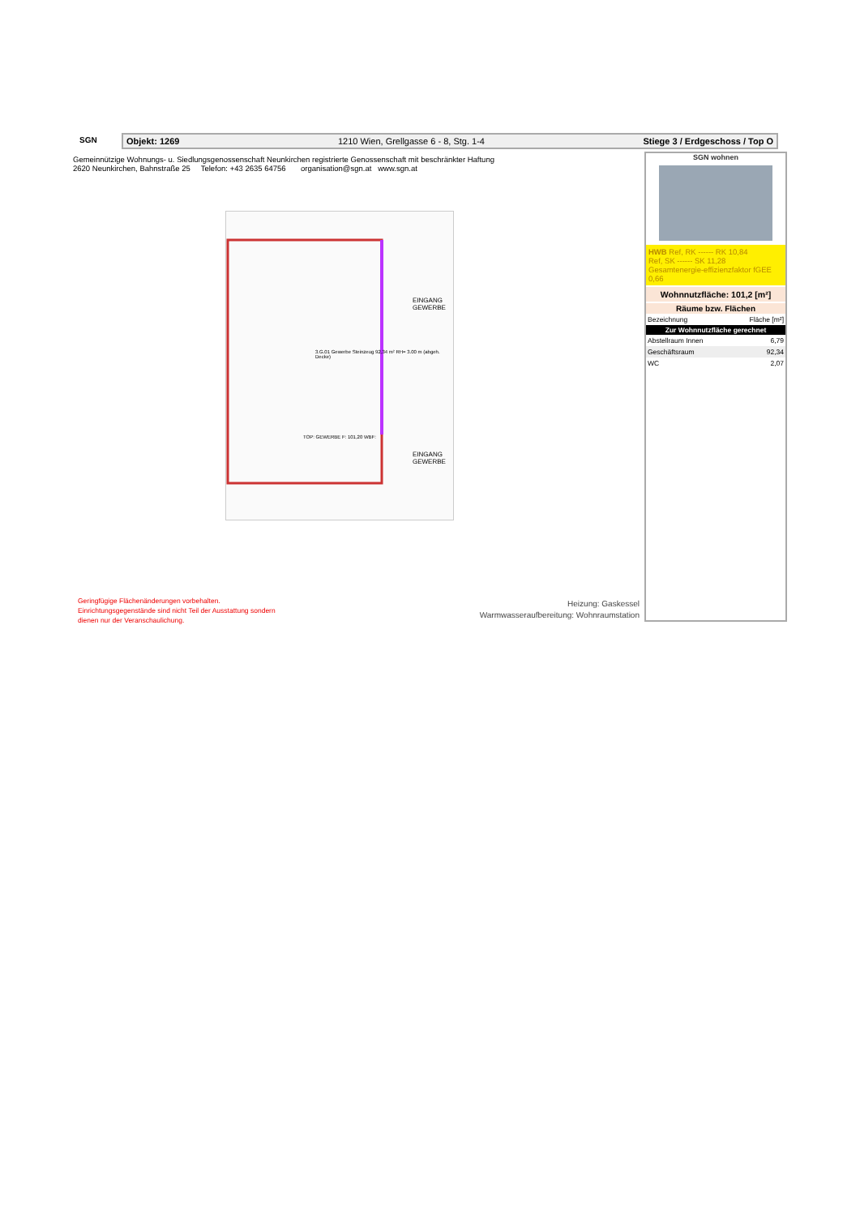SGN Objekt: 1269 1210 Wien, Grellgasse 6 - 8, Stg. 1-4 Stiege 3 / Erdgeschoss / Top O
Gemeinnützige Wohnungs- u. Siedlungsgenossenschaft Neunkirchen registrierte Genossenschaft mit beschränkter Haftung
2620 Neunkirchen, Bahnstraße 25 Telefon: +43 2635 64756 organisation@sgn.at www.sgn.at
3.G.01 Gewerbe Steinzeug 92,34 m² RH= 3.00 m (abgeh. Decke)
EINGANG GEWERBE
TOP: GEWERBE F: 101,20 WBF:
EINGANG GEWERBE
SGN wohnen
HWB Ref, RK ------ RK 10,84
Ref, SK ------ SK 11,28
Gesamtenergie-effizienzfaktor fGEE 0,66
Wohnnutzfläche: 101,2 [m²]
| Räume bzw. Flächen | |
| --- | --- |
| Bezeichnung | Fläche [m²] |
| Zur Wohnnutzfläche gerechnet | |
| Abstellraum Innen | 6,79 |
| Geschäftsraum | 92,34 |
| WC | 2,07 |
Geringfügige Flächenänderungen vorbehalten.
Einrichtungsgegenstände sind nicht Teil der Ausstattung sondern
dienen nur der Veranschaulichung.
Heizung: Gaskessel
Warmwasseraufbereitung: Wohnraumstation